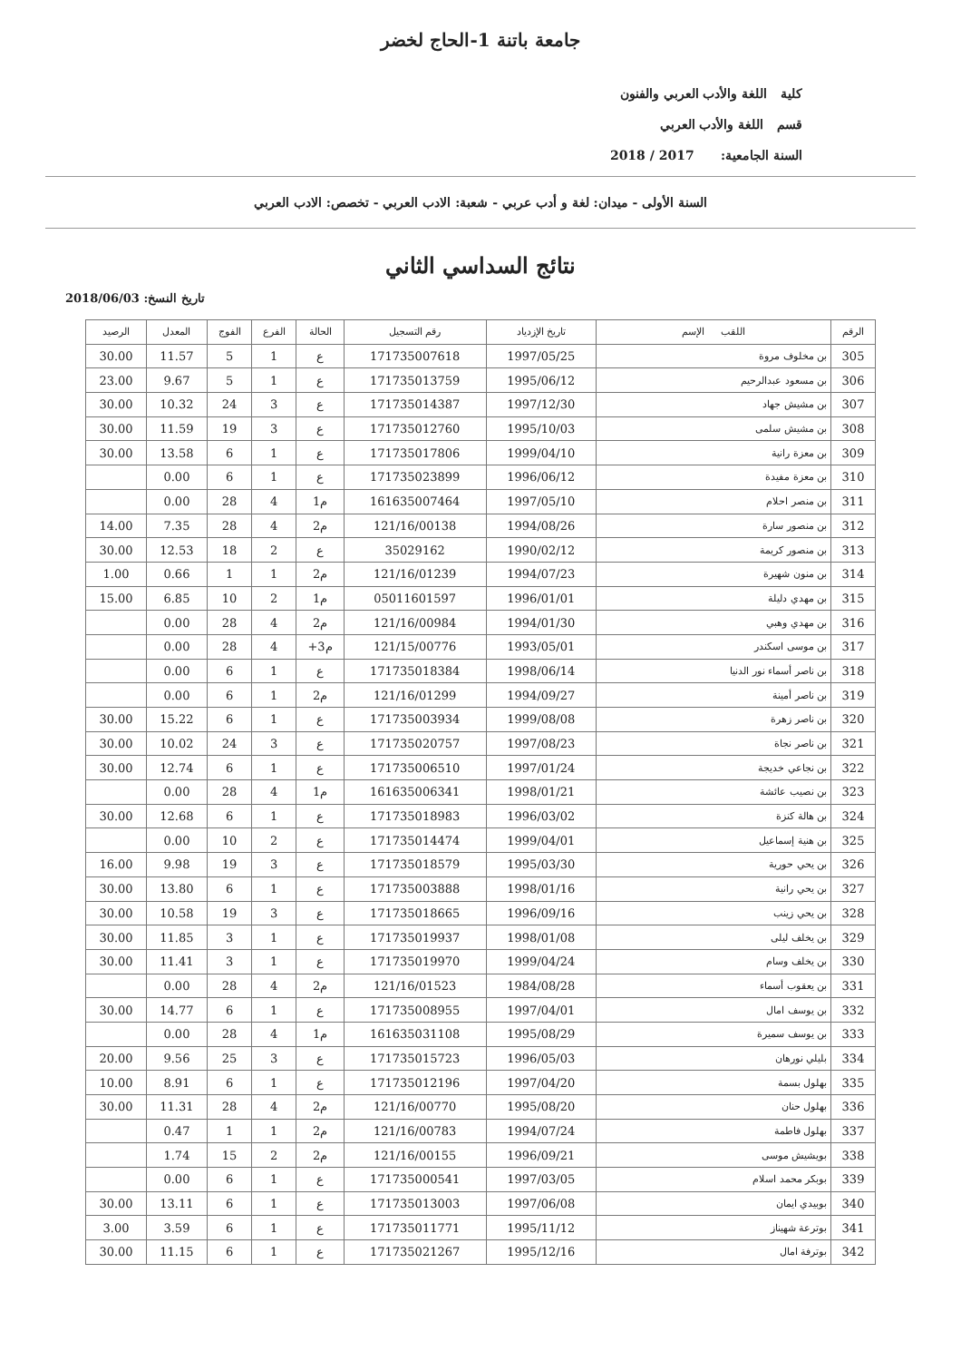جامعة باتنة 1-الحاج لخضر
كلية اللغة والأدب العربي والفنون
قسم اللغة والأدب العربي
السنة الجامعية: 2017 / 2018
السنة الأولى - ميدان: لغة و أدب عربي - شعبة: الادب العربي - تخصص: الادب العربي
نتائج السداسي الثاني
تاريخ النسخ: 2018/06/03
| الرقم | اللقب الإسم | تاريخ الإزدياد | رقم التسجيل | الحالة | الفرع | الفوج | المعدل | الرصيد |
| --- | --- | --- | --- | --- | --- | --- | --- | --- |
| 305 | بن مخلوف مروة | 1997/05/25 | 171735007618 | ع | 1 | 5 | 11.57 | 30.00 |
| 306 | بن مسعود عبدالرحيم | 1995/06/12 | 171735013759 | ع | 1 | 5 | 9.67 | 23.00 |
| 307 | بن مشيش جهاد | 1997/12/30 | 171735014387 | ع | 3 | 24 | 10.32 | 30.00 |
| 308 | بن مشيش سلمى | 1995/10/03 | 171735012760 | ع | 3 | 19 | 11.59 | 30.00 |
| 309 | بن معزة رانية | 1999/04/10 | 171735017806 | ع | 1 | 6 | 13.58 | 30.00 |
| 310 | بن معزة مفيدة | 1996/06/12 | 171735023899 | ع | 1 | 6 | 0.00 | |
| 311 | بن منصر احلام | 1997/05/10 | 161635007464 | م1 | 4 | 28 | 0.00 | |
| 312 | بن منصور سارة | 1994/08/26 | 121/16/00138 | م2 | 4 | 28 | 7.35 | 14.00 |
| 313 | بن منصور كريمة | 1990/02/12 | 35029162 | ع | 2 | 18 | 12.53 | 30.00 |
| 314 | بن منون شهيرة | 1994/07/23 | 121/16/01239 | م2 | 1 | 1 | 0.66 | 1.00 |
| 315 | بن مهدي دليلة | 1996/01/01 | 05011601597 | م1 | 2 | 10 | 6.85 | 15.00 |
| 316 | بن مهدي وهبي | 1994/01/30 | 121/16/00984 | م2 | 4 | 28 | 0.00 | |
| 317 | بن موسى اسكندر | 1993/05/01 | 121/15/00776 | م3+ | 4 | 28 | 0.00 | |
| 318 | بن ناصر أسماء نور الدنيا | 1998/06/14 | 171735018384 | ع | 1 | 6 | 0.00 | |
| 319 | بن ناصر أمينة | 1994/09/27 | 121/16/01299 | م2 | 1 | 6 | 0.00 | |
| 320 | بن ناصر زهرة | 1999/08/08 | 171735003934 | ع | 1 | 6 | 15.22 | 30.00 |
| 321 | بن ناصر نجاة | 1997/08/23 | 171735020757 | ع | 3 | 24 | 10.02 | 30.00 |
| 322 | بن نجاعي خديجة | 1997/01/24 | 171735006510 | ع | 1 | 6 | 12.74 | 30.00 |
| 323 | بن نصيب عائشة | 1998/01/21 | 161635006341 | م1 | 4 | 28 | 0.00 | |
| 324 | بن هالة كنزة | 1996/03/02 | 171735018983 | ع | 1 | 6 | 12.68 | 30.00 |
| 325 | بن هنية إسماعيل | 1999/04/01 | 171735014474 | ع | 2 | 10 | 0.00 | |
| 326 | بن يحي حورية | 1995/03/30 | 171735018579 | ع | 3 | 19 | 9.98 | 16.00 |
| 327 | بن يحي رانية | 1998/01/16 | 171735003888 | ع | 1 | 6 | 13.80 | 30.00 |
| 328 | بن يحي زينب | 1996/09/16 | 171735018665 | ع | 3 | 19 | 10.58 | 30.00 |
| 329 | بن يخلف ليلى | 1998/01/08 | 171735019937 | ع | 1 | 3 | 11.85 | 30.00 |
| 330 | بن يخلف وسام | 1999/04/24 | 171735019970 | ع | 1 | 3 | 11.41 | 30.00 |
| 331 | بن يعقوب أسماء | 1984/08/28 | 121/16/01523 | م2 | 4 | 28 | 0.00 | |
| 332 | بن يوسف امال | 1997/04/01 | 171735008955 | ع | 1 | 6 | 14.77 | 30.00 |
| 333 | بن يوسف سميرة | 1995/08/29 | 161635031108 | م1 | 4 | 28 | 0.00 | |
| 334 | بليلي نورهان | 1996/05/03 | 171735015723 | ع | 3 | 25 | 9.56 | 20.00 |
| 335 | بهلول بسمة | 1997/04/20 | 171735012196 | ع | 1 | 6 | 8.91 | 10.00 |
| 336 | بهلول حنان | 1995/08/20 | 121/16/00770 | م2 | 4 | 28 | 11.31 | 30.00 |
| 337 | بهلول فاطمة | 1994/07/24 | 121/16/00783 | م2 | 1 | 1 | 0.47 | |
| 338 | بويشيش موسى | 1996/09/21 | 121/16/00155 | م2 | 2 | 15 | 1.74 | |
| 339 | بوبكر محمد اسلام | 1997/03/05 | 171735000541 | ع | 1 | 6 | 0.00 | |
| 340 | بوبيدي ايمان | 1997/06/08 | 171735013003 | ع | 1 | 6 | 13.11 | 30.00 |
| 341 | بوترعة شهيناز | 1995/11/12 | 171735011771 | ع | 1 | 6 | 3.59 | 3.00 |
| 342 | بوترفة امال | 1995/12/16 | 171735021267 | ع | 1 | 6 | 11.15 | 30.00 |